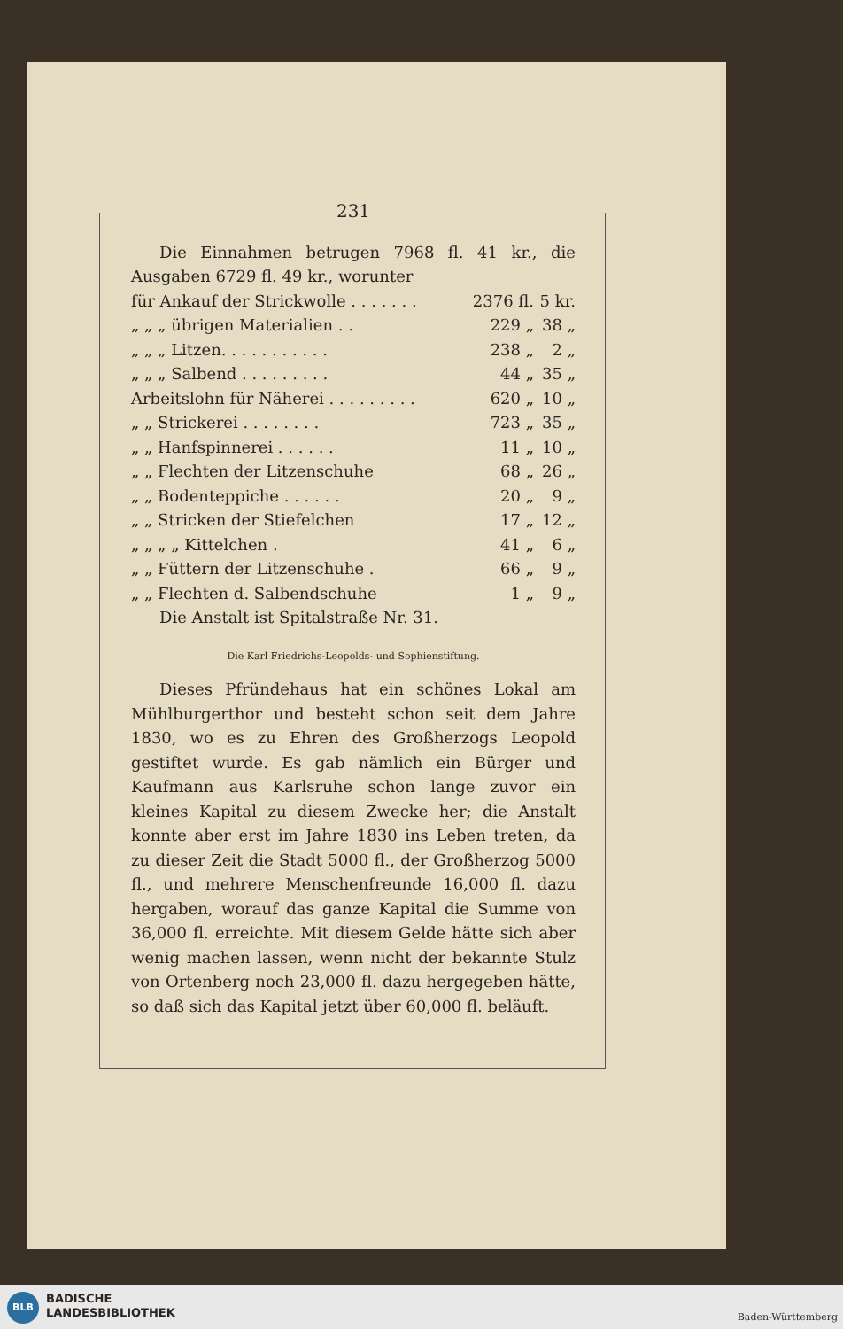231
Die Einnahmen betrugen 7968 fl. 41 kr., die Ausgaben 6729 fl. 49 kr., worunter
| für Ankauf der Strickwolle . . . . . . . | 2376 fl. | 5 kr. |
| „ „ „ übrigen Materialien . . | 229 „ | 38 „ |
| „ „ „ Litzen. . . . . . . . . . . | 238 „ | 2 „ |
| „ „ „ Salbend . . . . . . . . . | 44 „ | 35 „ |
| Arbeitslohn für Näherei . . . . . . . . . | 620 „ | 10 „ |
| „ „ Strickerei . . . . . . . . | 723 „ | 35 „ |
| „ „ Hanfspinnerei . . . . . . | 11 „ | 10 „ |
| „ „ Flechten der Litzenschuhe | 68 „ | 26 „ |
| „ „ Bodenteppiche . . . . . . | 20 „ | 9 „ |
| „ „ Stricken der Stiefelchen | 17 „ | 12 „ |
| „ „ „ „ Kittelchen . | 41 „ | 6 „ |
| „ „ Füttern der Litzenschuhe . | 66 „ | 9 „ |
| „ „ Flechten d. Salbendschuhe | 1 „ | 9 „ |
Die Anstalt ist Spitalstraße Nr. 31.
Die Karl Friedrichs-Leopolds- und Sophienstiftung.
Dieses Pfründehaus hat ein schönes Lokal am Mühlburgerthor und besteht schon seit dem Jahre 1830, wo es zu Ehren des Großherzogs Leopold gestiftet wurde. Es gab nämlich ein Bürger und Kaufmann aus Karlsruhe schon lange zuvor ein kleines Kapital zu diesem Zwecke her; die Anstalt konnte aber erst im Jahre 1830 ins Leben treten, da zu dieser Zeit die Stadt 5000 fl., der Großherzog 5000 fl., und mehrere Menschenfreunde 16,000 fl. dazu hergaben, worauf das ganze Kapital die Summe von 36,000 fl. erreichte. Mit diesem Gelde hätte sich aber wenig machen lassen, wenn nicht der bekannte Stulz von Ortenberg noch 23,000 fl. dazu hergegeben hätte, so daß sich das Kapital jetzt über 60,000 fl. beläuft.
BLB
BADISCHE
LANDESBIBLIOTHEK
Baden-Württemberg